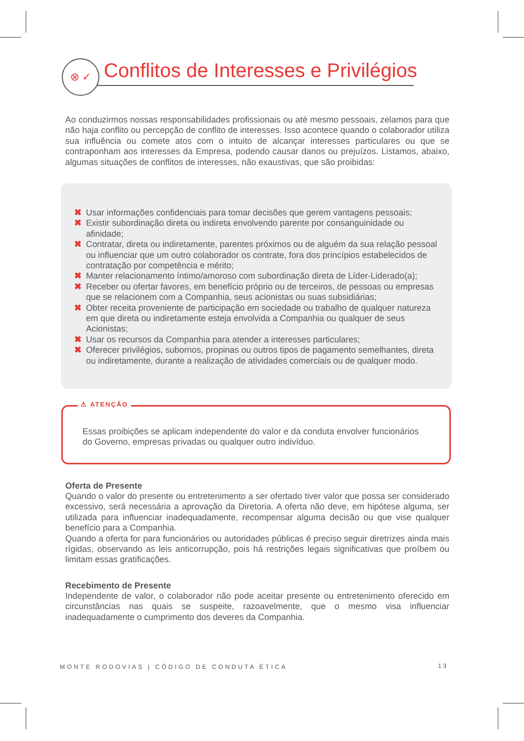⊗ ✓ Conflitos de Interesses e Privilégios
Ao conduzirmos nossas responsabilidades profissionais ou até mesmo pessoais, zelamos para que não haja conflito ou percepção de conflito de interesses. Isso acontece quando o colaborador utiliza sua influência ou comete atos com o intuito de alcançar interesses particulares ou que se contraponham aos interesses da Empresa, podendo causar danos ou prejuízos. Listamos, abaixo, algumas situações de conflitos de interesses, não exaustivas, que são proibidas:
✖ Usar informações confidenciais para tomar decisões que gerem vantagens pessoais;
✖ Existir subordinação direta ou indireta envolvendo parente por consanguinidade ou afinidade;
✖ Contratar, direta ou indiretamente, parentes próximos ou de alguém da sua relação pessoal ou influenciar que um outro colaborador os contrate, fora dos princípios estabelecidos de contratação por competência e mérito;
✖ Manter relacionamento íntimo/amoroso com subordinação direta de Líder-Liderado(a);
✖ Receber ou ofertar favores, em benefício próprio ou de terceiros, de pessoas ou empresas que se relacionem com a Companhia, seus acionistas ou suas subsidiárias;
✖ Obter receita proveniente de participação em sociedade ou trabalho de qualquer natureza em que direta ou indiretamente esteja envolvida a Companhia ou qualquer de seus Acionistas;
✖ Usar os recursos da Companhia para atender a interesses particulares;
✖ Oferecer privilégios, subornos, propinas ou outros tipos de pagamento semelhantes, direta ou indiretamente, durante a realização de atividades comerciais ou de qualquer modo.
⚠ ATENÇÃO
Essas proibições se aplicam independente do valor e da conduta envolver funcionários do Governo, empresas privadas ou qualquer outro indivíduo.
Oferta de Presente
Quando o valor do presente ou entretenimento a ser ofertado tiver valor que possa ser considerado excessivo, será necessária a aprovação da Diretoria. A oferta não deve, em hipótese alguma, ser utilizada para influenciar inadequadamente, recompensar alguma decisão ou que vise qualquer benefício para a Companhia.
Quando a oferta for para funcionários ou autoridades públicas é preciso seguir diretrizes ainda mais rígidas, observando as leis anticorrupção, pois há restrições legais significativas que proíbem ou limitam essas gratificações.
Recebimento de Presente
Independente de valor, o colaborador não pode aceitar presente ou entretenimento oferecido em circunstâncias nas quais se suspeite, razoavelmente, que o mesmo visa influenciar inadequadamente o cumprimento dos deveres da Companhia.
MONTE RODOVIAS | CÓDIGO DE CONDUTA ÉTICA
13